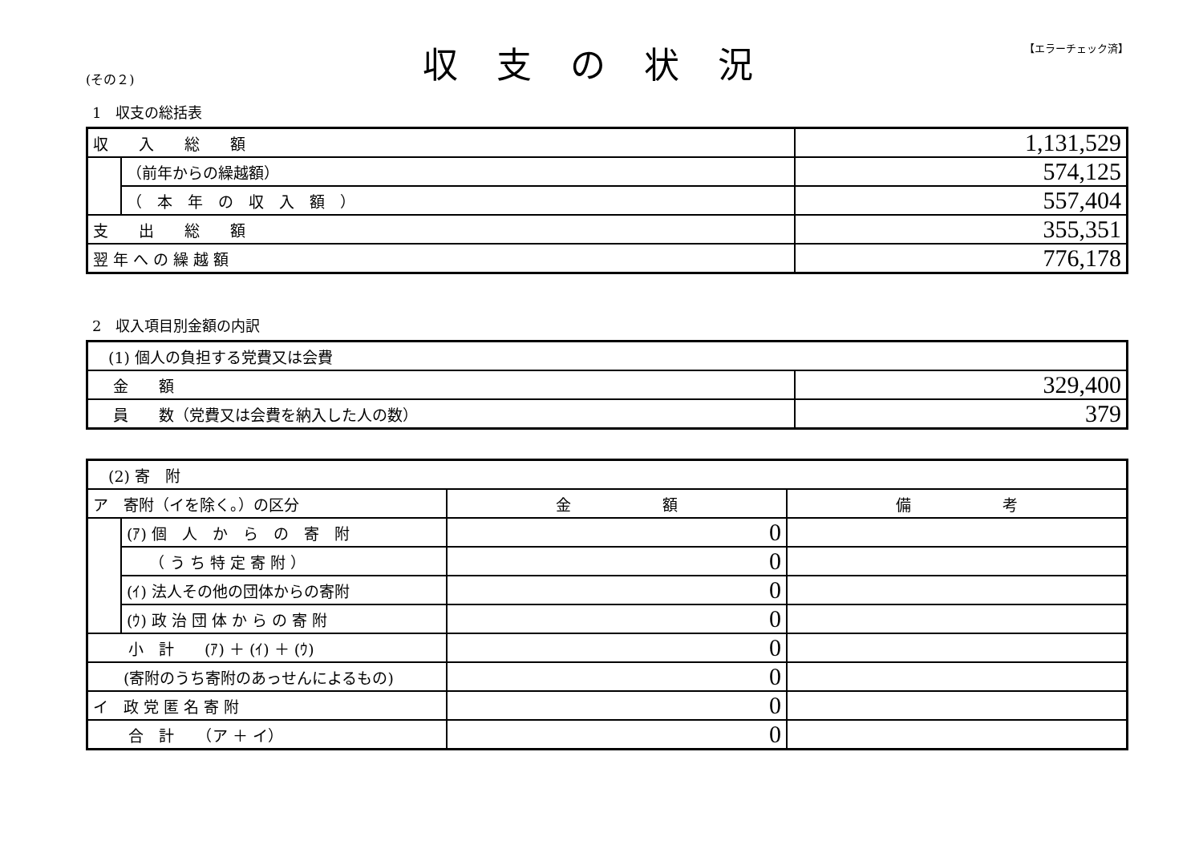(その２)
収支の状況
【エラーチェック済】
1　収支の総括表
| 収 入 総 額 | | 1,131,529 |
| | （前年からの繰越額） | 574,125 |
| | （ 本 年 の 収 入 額 ） | 557,404 |
| 支 出 総 額 | | 355,351 |
| 翌 年 へ の 繰 越 額 | | 776,178 |
2　収入項目別金額の内訳
| (1) 個人の負担する党費又は会費 | |
| 金 額 | 329,400 |
| 員 数（党費又は会費を納入した人の数） | 379 |
| (2) 寄 附 | | | |
| ア 寄附（イを除く。）の区分 | | 金 額 | 備 考 |
| | (ｱ) 個 人 か ら の 寄 附 | 0 | |
| | （ う ち 特 定 寄 附 ） | 0 | |
| | (ｲ) 法人その他の団体からの寄附 | 0 | |
| | (ｳ) 政 治 団 体 か ら の 寄 附 | 0 | |
| 小 計 (ｱ) ＋ (ｲ) ＋ (ｳ) | | 0 | |
| (寄附のうち寄附のあっせんによるもの) | | 0 | |
| イ 政 党 匿 名 寄 附 | | 0 | |
| 合 計 （ア ＋ イ） | | 0 | |